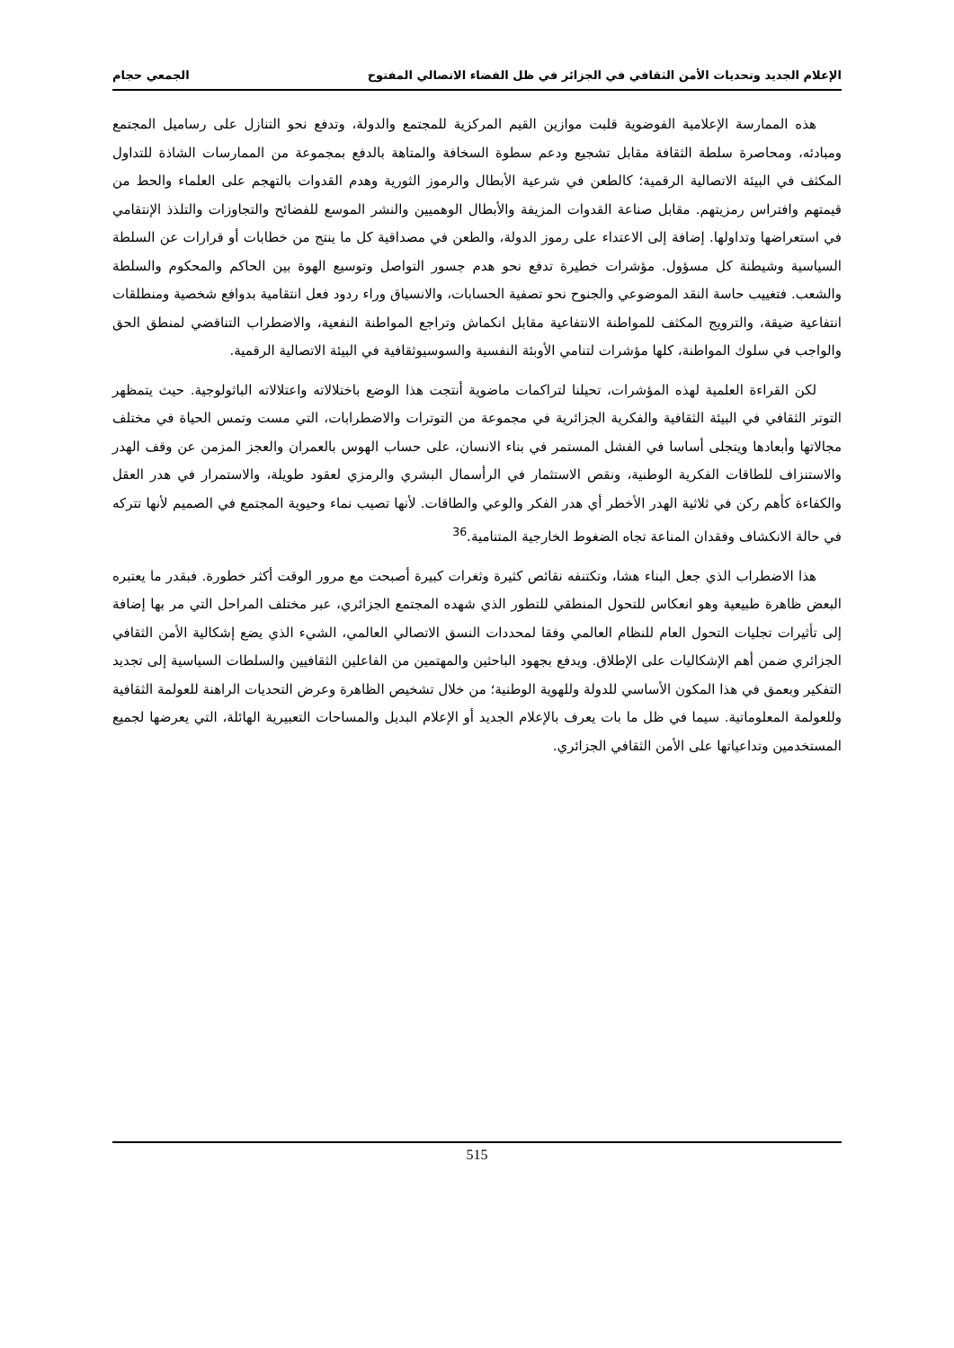الإعلام الجديد وتحديات الأمن الثقافي في الجزائر في ظل الفضاء الاتصالي المفتوح الجمعي حجام
هذه الممارسة الإعلامية الفوضوية قلبت موازين القيم المركزية للمجتمع والدولة، وتدفع نحو التنازل على رساميل المجتمع ومبادئه، ومحاصرة سلطة الثقافة مقابل تشجيع ودعم سطوة السخافة والمتاهة بالدفع بمجموعة من الممارسات الشاذة للتداول المكثف في البيئة الاتصالية الرقمية؛ كالطعن في شرعية الأبطال والرموز الثورية وهدم القدوات بالتهجم على العلماء والحط من قيمتهم وافتراس رمزيتهم. مقابل صناعة القدوات المزيفة والأبطال الوهميين والنشر الموسع للفضائح والتجاوزات والتلذذ الإنتقامي في استعراضها وتداولها. إضافة إلى الاعتداء على رموز الدولة، والطعن في مصداقية كل ما ينتج من خطابات أو قرارات عن السلطة السياسية وشيطنة كل مسؤول. مؤشرات خطيرة تدفع نحو هدم جسور التواصل وتوسيع الهوة بين الحاكم والمحكوم والسلطة والشعب. فتغييب حاسة النقد الموضوعي والجنوح نحو تصفية الحسابات، والانسياق وراء ردود فعل انتقامية بدوافع شخصية ومنطلقات انتفاعية ضيقة، والترويج المكثف للمواطنة الانتفاعية مقابل انكماش وتراجع المواطنة النفعية، والاضطراب التناقضي لمنطق الحق والواجب في سلوك المواطنة، كلها مؤشرات لتنامي الأوبئة النفسية والسوسيوثقافية في البيئة الاتصالية الرقمية.
لكن القراءة العلمية لهذه المؤشرات، تحيلنا لتراكمات ماضوية أنتجت هذا الوضع باختلالاته واعتلالاته الباثولوجية. حيث يتمظهر التوتر الثقافي في البيئة الثقافية والفكرية الجزائرية في مجموعة من التوترات والاضطرابات، التي مست وتمس الحياة في مختلف مجالاتها وأبعادها ويتجلى أساسا في الفشل المستمر في بناء الانسان، على حساب الهوس بالعمران والعجز المزمن عن وقف الهدر والاستنزاف للطاقات الفكرية الوطنية، ونقص الاستثمار في الرأسمال البشري والرمزي لعقود طويلة، والاستمرار في هدر العقل والكفاءة كأهم ركن في ثلاثية الهدر الأخطر أي هدر الفكر والوعي والطاقات. لأنها تصيب نماء وحيوية المجتمع في الصميم لأنها تتركه في حالة الانكشاف وفقدان المناعة تجاه الضغوط الخارجية المتنامية.<sup>36</sup>
هذا الاضطراب الذي جعل البناء هشا، وتكتنفه نقائص كثيرة وثغرات كبيرة أصبحت مع مرور الوقت أكثر خطورة. فبقدر ما يعتبره البعض ظاهرة طبيعية وهو انعكاس للتحول المنطقي للتطور الذي شهده المجتمع الجزائري، عبر مختلف المراحل التي مر بها إضافة إلى تأثيرات تجليات التحول العام للنظام العالمي وفقا لمحددات النسق الاتصالي العالمي، الشيء الذي يضع إشكالية الأمن الثقافي الجزائري ضمن أهم الإشكاليات على الإطلاق. ويدفع بجهود الباحثين والمهتمين من الفاعلين الثقافيين والسلطات السياسية إلى تجديد التفكير وبعمق في هذا المكون الأساسي للدولة وللهوية الوطنية؛ من خلال تشخيص الظاهرة وعرض التحديات الراهنة للعولمة الثقافية وللعولمة المعلوماتية. سيما في ظل ما بات يعرف بالإعلام الجديد أو الإعلام البديل والمساحات التعبيرية الهائلة، التي يعرضها لجميع المستخدمين وتداعياتها على الأمن الثقافي الجزائري.
515